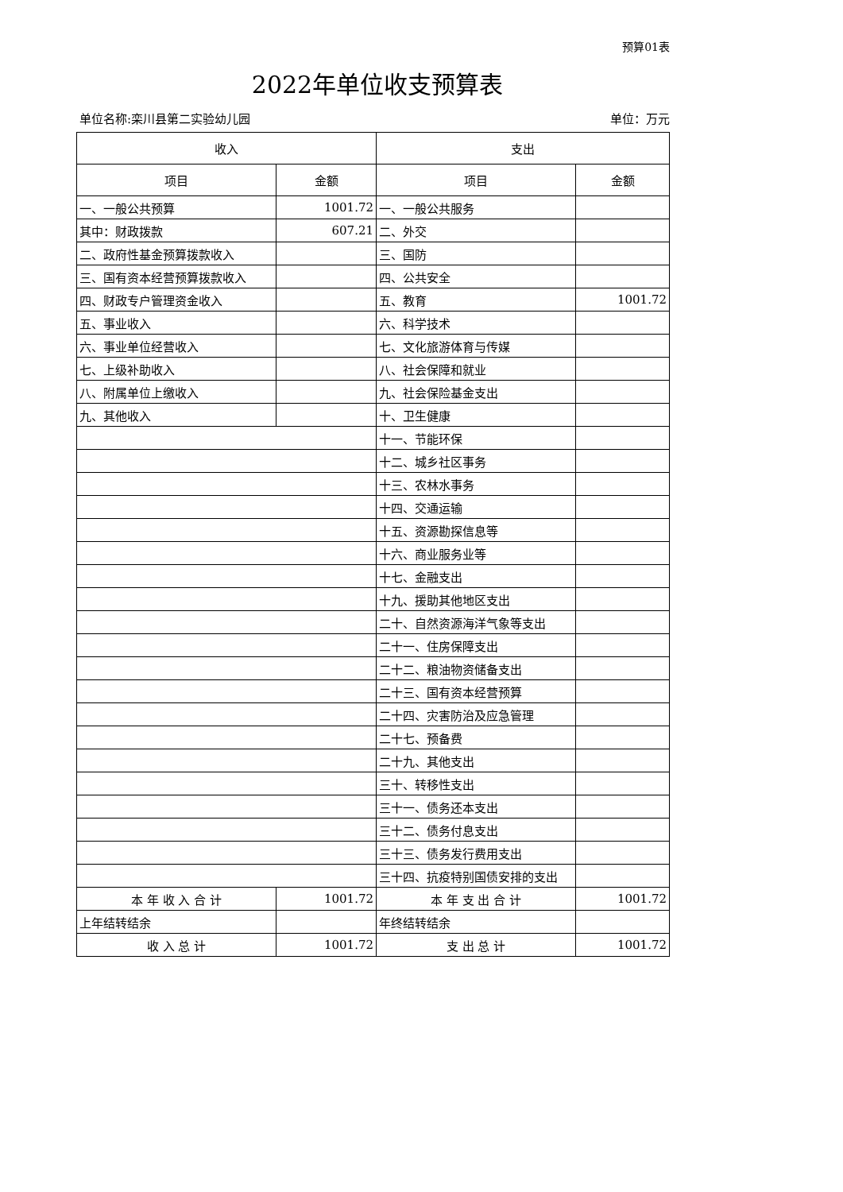预算01表
2022年单位收支预算表
单位名称:栾川县第二实验幼儿园 单位：万元
| 收入 | | 支出 | |
| --- | --- | --- | --- |
| 项目 | 金额 | 项目 | 金额 |
| 一、一般公共预算 | 1001.72 | 一、一般公共服务 | |
| 其中：财政拨款 | 607.21 | 二、外交 | |
| 二、政府性基金预算拨款收入 | | 三、国防 | |
| 三、国有资本经营预算拨款收入 | | 四、公共安全 | |
| 四、财政专户管理资金收入 | | 五、教育 | 1001.72 |
| 五、事业收入 | | 六、科学技术 | |
| 六、事业单位经营收入 | | 七、文化旅游体育与传媒 | |
| 七、上级补助收入 | | 八、社会保障和就业 | |
| 八、附属单位上缴收入 | | 九、社会保险基金支出 | |
| 九、其他收入 | | 十、卫生健康 | |
| | | 十一、节能环保 | |
| | | 十二、城乡社区事务 | |
| | | 十三、农林水事务 | |
| | | 十四、交通运输 | |
| | | 十五、资源勘探信息等 | |
| | | 十六、商业服务业等 | |
| | | 十七、金融支出 | |
| | | 十九、援助其他地区支出 | |
| | | 二十、自然资源海洋气象等支出 | |
| | | 二十一、住房保障支出 | |
| | | 二十二、粮油物资储备支出 | |
| | | 二十三、国有资本经营预算 | |
| | | 二十四、灾害防治及应急管理 | |
| | | 二十七、预备费 | |
| | | 二十九、其他支出 | |
| | | 三十、转移性支出 | |
| | | 三十一、债务还本支出 | |
| | | 三十二、债务付息支出 | |
| | | 三十三、债务发行费用支出 | |
| | | 三十四、抗疫特别国债安排的支出 | |
| 本 年 收 入 合 计 | 1001.72 | 本 年 支 出 合 计 | 1001.72 |
| 上年结转结余 | | 年终结转结余 | |
| 收 入 总 计 | 1001.72 | 支 出 总 计 | 1001.72 |